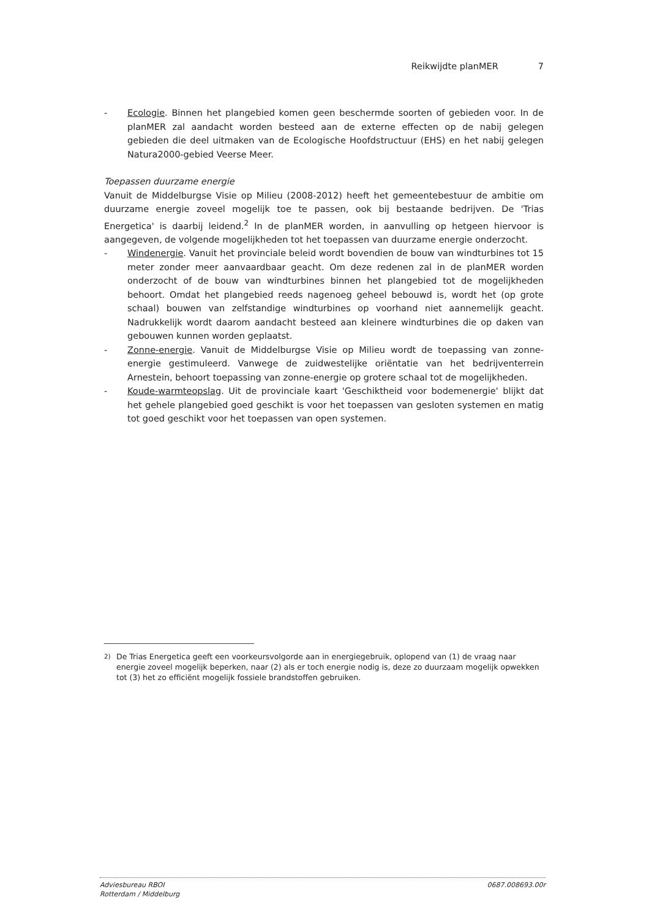Reikwijdte planMER 7
- Ecologie. Binnen het plangebied komen geen beschermde soorten of gebieden voor. In de planMER zal aandacht worden besteed aan de externe effecten op de nabij gelegen gebieden die deel uitmaken van de Ecologische Hoofdstructuur (EHS) en het nabij gelegen Natura2000-gebied Veerse Meer.
Toepassen duurzame energie
Vanuit de Middelburgse Visie op Milieu (2008-2012) heeft het gemeentebestuur de ambitie om duurzame energie zoveel mogelijk toe te passen, ook bij bestaande bedrijven. De 'Trias Energetica' is daarbij leidend.<sup>2</sup> In de planMER worden, in aanvulling op hetgeen hiervoor is aangegeven, de volgende mogelijkheden tot het toepassen van duurzame energie onderzocht.
- Windenergie. Vanuit het provinciale beleid wordt bovendien de bouw van windturbines tot 15 meter zonder meer aanvaardbaar geacht. Om deze redenen zal in de planMER worden onderzocht of de bouw van windturbines binnen het plangebied tot de mogelijkheden behoort. Omdat het plangebied reeds nagenoeg geheel bebouwd is, wordt het (op grote schaal) bouwen van zelfstandige windturbines op voorhand niet aannemelijk geacht. Nadrukkelijk wordt daarom aandacht besteed aan kleinere windturbines die op daken van gebouwen kunnen worden geplaatst.
- Zonne-energie. Vanuit de Middelburgse Visie op Milieu wordt de toepassing van zonne-energie gestimuleerd. Vanwege de zuidwestelijke oriëntatie van het bedrijventerrein Arnestein, behoort toepassing van zonne-energie op grotere schaal tot de mogelijkheden.
- Koude-warmteopslag. Uit de provinciale kaart 'Geschiktheid voor bodemenergie' blijkt dat het gehele plangebied goed geschikt is voor het toepassen van gesloten systemen en matig tot goed geschikt voor het toepassen van open systemen.
<sup>2)</sup> De Trias Energetica geeft een voorkeursvolgorde aan in energiegebruik, oplopend van (1) de vraag naar energie zoveel mogelijk beperken, naar (2) als er toch energie nodig is, deze zo duurzaam mogelijk opwekken tot (3) het zo efficiënt mogelijk fossiele brandstoffen gebruiken.
Adviesbureau RBOI
Rotterdam / Middelburg 0687.008693.00r